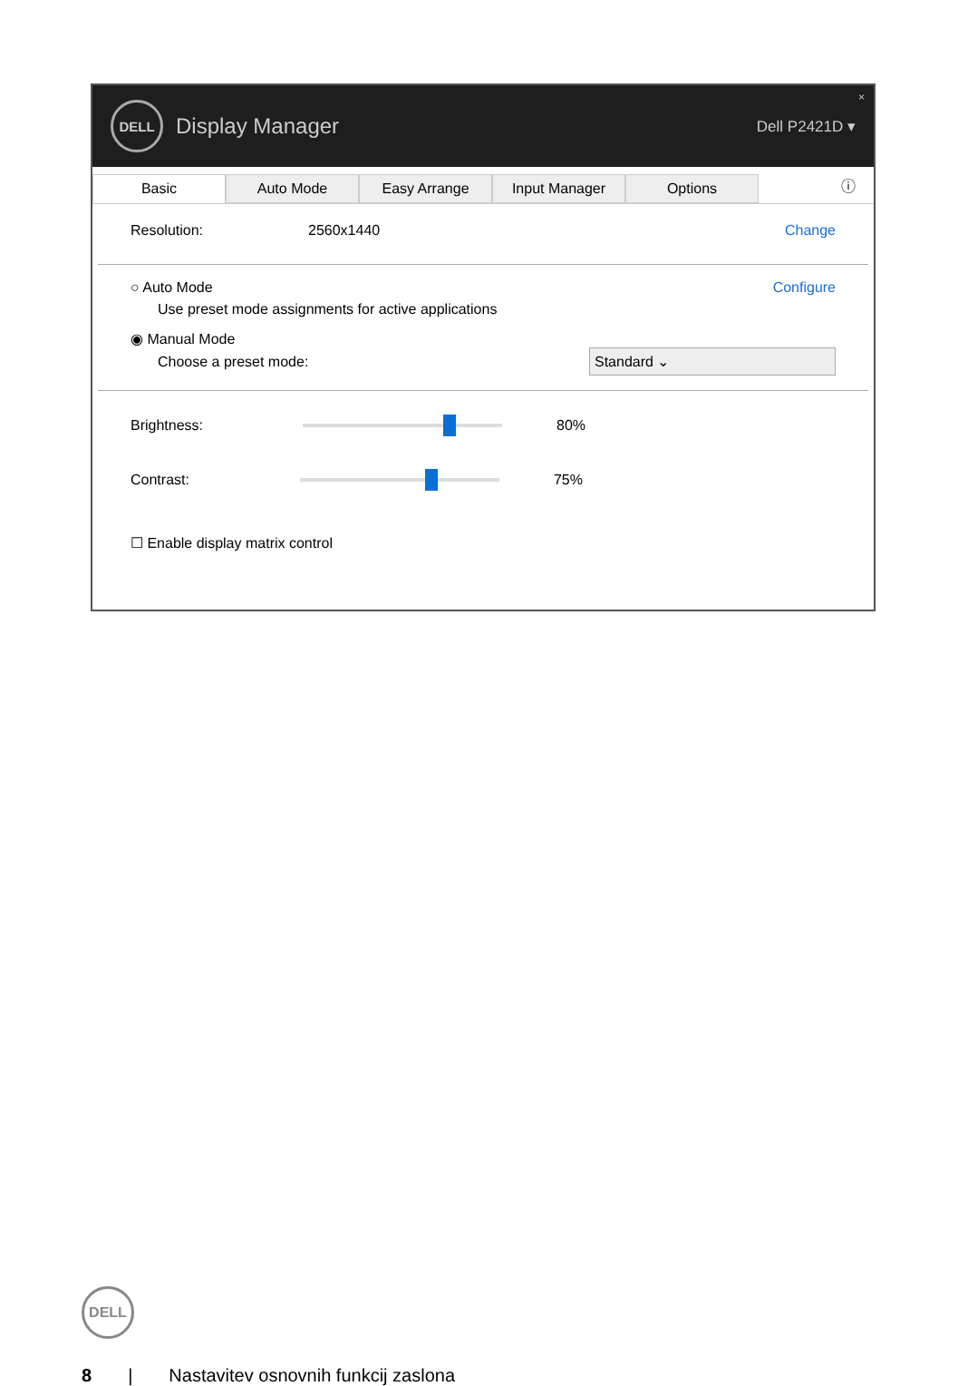DELL
Display Manager
Dell P2421D ▾
×
Basic Auto Mode Easy Arrange Input Manager Options
ⓘ
Resolution: 2560x1440 Change
○ Auto Mode Configure
Use preset mode assignments for active applications
◉ Manual Mode
Choose a preset mode: Standard ⌄
Brightness:
80%
Contrast:
75%
☐ Enable display matrix control
DELL
8 | Nastavitev osnovnih funkcij zaslona